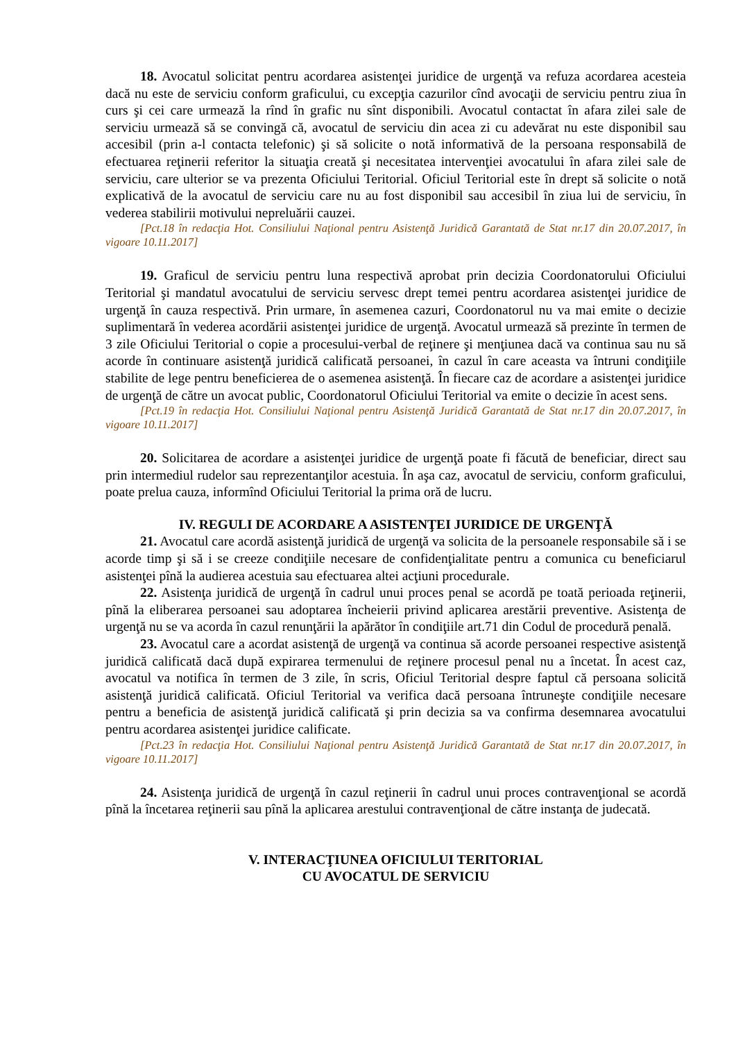18. Avocatul solicitat pentru acordarea asistenţei juridice de urgenţă va refuza acordarea acesteia dacă nu este de serviciu conform graficului, cu excepţia cazurilor cînd avocaţii de serviciu pentru ziua în curs şi cei care urmează la rînd în grafic nu sînt disponibili. Avocatul contactat în afara zilei sale de serviciu urmează să se convingă că, avocatul de serviciu din acea zi cu adevărat nu este disponibil sau accesibil (prin a-l contacta telefonic) şi să solicite o notă informativă de la persoana responsabilă de efectuarea reţinerii referitor la situaţia creată şi necesitatea intervenţiei avocatului în afara zilei sale de serviciu, care ulterior se va prezenta Oficiului Teritorial. Oficiul Teritorial este în drept să solicite o notă explicativă de la avocatul de serviciu care nu au fost disponibil sau accesibil în ziua lui de serviciu, în vederea stabilirii motivului nepreluării cauzei.
[Pct.18 în redacţia Hot. Consiliului Naţional pentru Asistenţă Juridică Garantată de Stat nr.17 din 20.07.2017, în vigoare 10.11.2017]
19. Graficul de serviciu pentru luna respectivă aprobat prin decizia Coordonatorului Oficiului Teritorial şi mandatul avocatului de serviciu servesc drept temei pentru acordarea asistenţei juridice de urgenţă în cauza respectivă. Prin urmare, în asemenea cazuri, Coordonatorul nu va mai emite o decizie suplimentară în vederea acordării asistenţei juridice de urgenţă. Avocatul urmează să prezinte în termen de 3 zile Oficiului Teritorial o copie a procesului-verbal de reţinere şi menţiunea dacă va continua sau nu să acorde în continuare asistenţă juridică calificată persoanei, în cazul în care aceasta va întruni condiţiile stabilite de lege pentru beneficierea de o asemenea asistenţă. În fiecare caz de acordare a asistenţei juridice de urgenţă de către un avocat public, Coordonatorul Oficiului Teritorial va emite o decizie în acest sens.
[Pct.19 în redacţia Hot. Consiliului Naţional pentru Asistenţă Juridică Garantată de Stat nr.17 din 20.07.2017, în vigoare 10.11.2017]
20. Solicitarea de acordare a asistenţei juridice de urgenţă poate fi făcută de beneficiar, direct sau prin intermediul rudelor sau reprezentanţilor acestuia. În aşa caz, avocatul de serviciu, conform graficului, poate prelua cauza, informînd Oficiului Teritorial la prima oră de lucru.
IV. REGULI DE ACORDARE A ASISTENŢEI JURIDICE DE URGENŢĂ
21. Avocatul care acordă asistenţă juridică de urgenţă va solicita de la persoanele responsabile să i se acorde timp şi să i se creeze condiţiile necesare de confidenţialitate pentru a comunica cu beneficiarul asistenţei pînă la audierea acestuia sau efectuarea altei acţiuni procedurale.
22. Asistenţa juridică de urgenţă în cadrul unui proces penal se acordă pe toată perioada reţinerii, pînă la eliberarea persoanei sau adoptarea încheierii privind aplicarea arestării preventive. Asistenţa de urgenţă nu se va acorda în cazul renunţării la apărător în condiţiile art.71 din Codul de procedură penală.
23. Avocatul care a acordat asistenţă de urgenţă va continua să acorde persoanei respective asistenţă juridică calificată dacă după expirarea termenului de reţinere procesul penal nu a încetat. În acest caz, avocatul va notifica în termen de 3 zile, în scris, Oficiul Teritorial despre faptul că persoana solicită asistenţă juridică calificată. Oficiul Teritorial va verifica dacă persoana întruneşte condiţiile necesare pentru a beneficia de asistenţă juridică calificată şi prin decizia sa va confirma desemnarea avocatului pentru acordarea asistenţei juridice calificate.
[Pct.23 în redacţia Hot. Consiliului Naţional pentru Asistenţă Juridică Garantată de Stat nr.17 din 20.07.2017, în vigoare 10.11.2017]
24. Asistenţa juridică de urgenţă în cazul reţinerii în cadrul unui proces contravenţional se acordă pînă la încetarea reţinerii sau pînă la aplicarea arestului contravenţional de către instanţa de judecată.
V. INTERACŢIUNEA OFICIULUI TERITORIAL
CU AVOCATUL DE SERVICIU